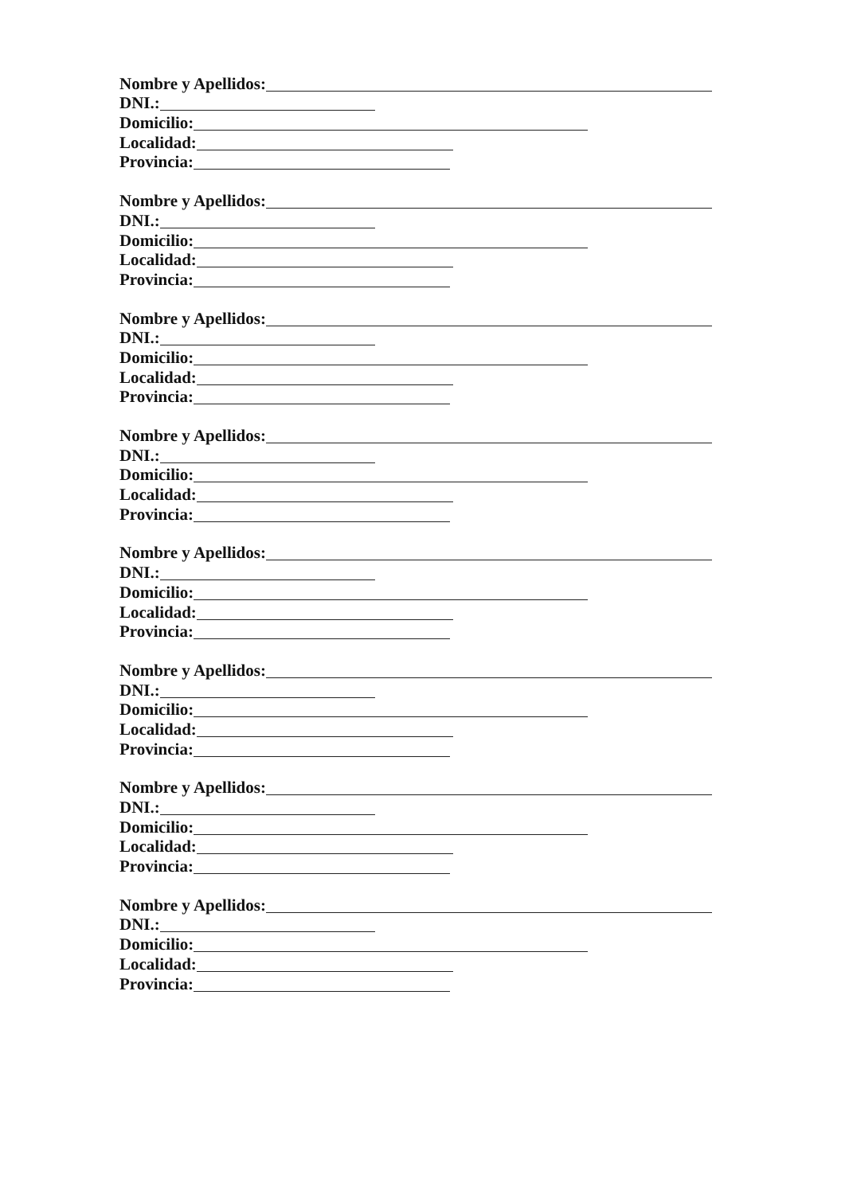Nombre y Apellidos:
DNI.:
Domicilio:
Localidad:
Provincia:
Nombre y Apellidos:
DNI.:
Domicilio:
Localidad:
Provincia:
Nombre y Apellidos:
DNI.:
Domicilio:
Localidad:
Provincia:
Nombre y Apellidos:
DNI.:
Domicilio:
Localidad:
Provincia:
Nombre y Apellidos:
DNI.:
Domicilio:
Localidad:
Provincia:
Nombre y Apellidos:
DNI.:
Domicilio:
Localidad:
Provincia:
Nombre y Apellidos:
DNI.:
Domicilio:
Localidad:
Provincia:
Nombre y Apellidos:
DNI.:
Domicilio:
Localidad:
Provincia: